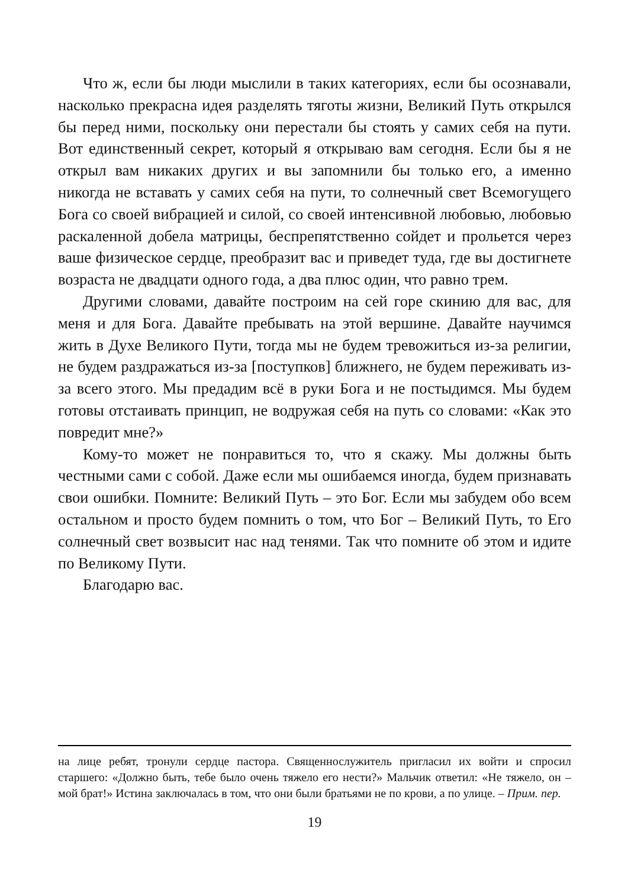Что ж, если бы люди мыслили в таких категориях, если бы осознавали, насколько прекрасна идея разделять тяготы жизни, Великий Путь открылся бы перед ними, поскольку они перестали бы стоять у самих себя на пути. Вот единственный секрет, который я открываю вам сегодня. Если бы я не открыл вам никаких других и вы запомнили бы только его, а именно никогда не вставать у самих себя на пути, то солнечный свет Всемогущего Бога со своей вибрацией и силой, со своей интенсивной любовью, любовью раскаленной добела матрицы, беспрепятственно сойдет и прольется через ваше физическое сердце, преобразит вас и приведет туда, где вы достигнете возраста не двадцати одного года, а два плюс один, что равно трем.
Другими словами, давайте построим на сей горе скинию для вас, для меня и для Бога. Давайте пребывать на этой вершине. Давайте научимся жить в Духе Великого Пути, тогда мы не будем тревожиться из-за религии, не будем раздражаться из-за [поступков] ближнего, не будем переживать из-за всего этого. Мы предадим всё в руки Бога и не постыдимся. Мы будем готовы отстаивать принцип, не водружая себя на путь со словами: «Как это повредит мне?»
Кому-то может не понравиться то, что я скажу. Мы должны быть честными сами с собой. Даже если мы ошибаемся иногда, будем признавать свои ошибки. Помните: Великий Путь – это Бог. Если мы забудем обо всем остальном и просто будем помнить о том, что Бог – Великий Путь, то Его солнечный свет возвысит нас над тенями. Так что помните об этом и идите по Великому Пути.
Благодарю вас.
на лице ребят, тронули сердце пастора. Священнослужитель пригласил их войти и спросил старшего: «Должно быть, тебе было очень тяжело его нести?» Мальчик ответил: «Не тяжело, он – мой брат!» Истина заключалась в том, что они были братьями не по крови, а по улице. – Прим. пер.
19